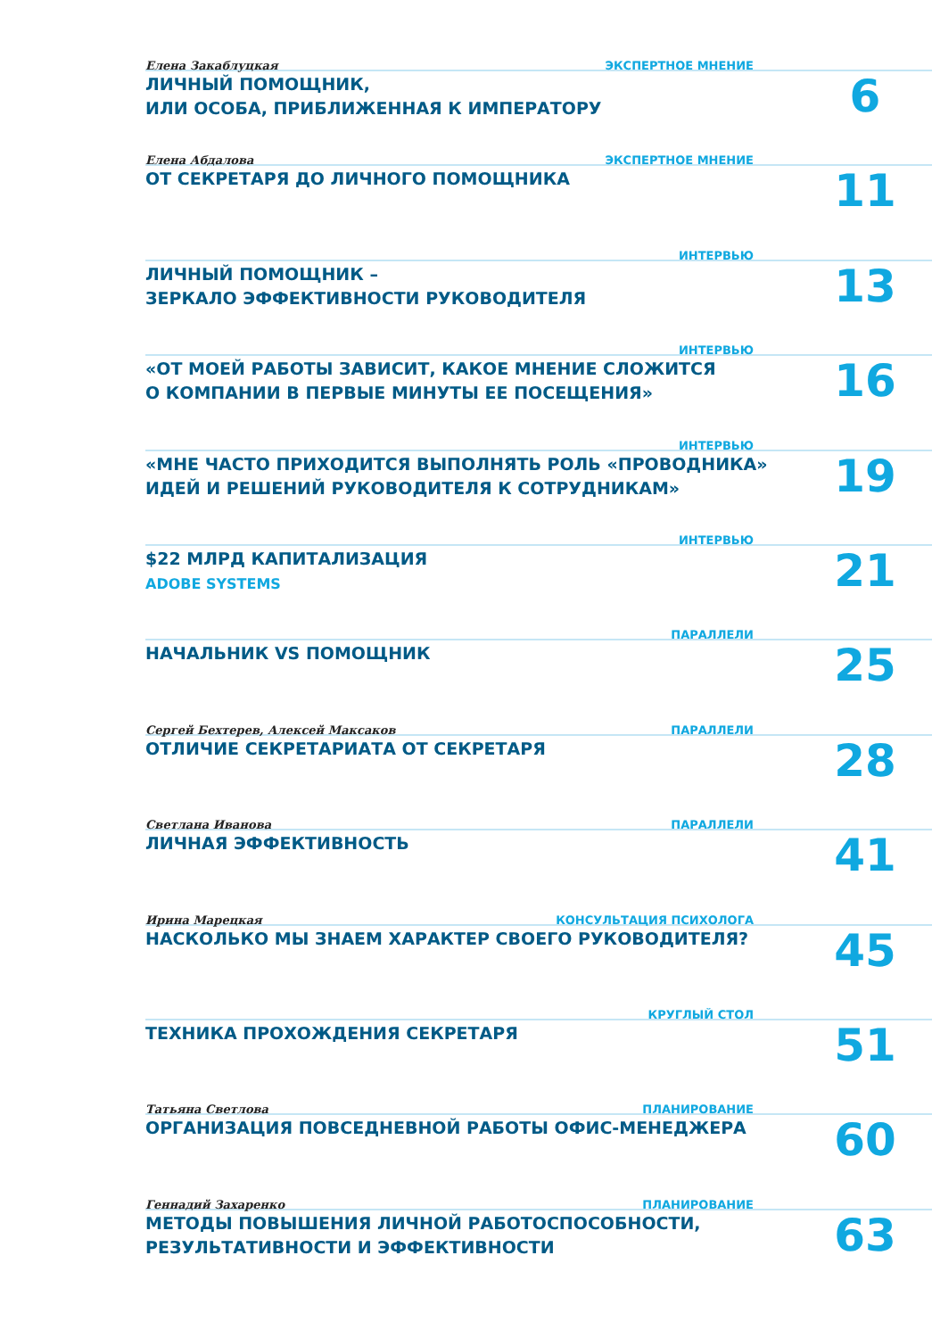ЭКСПЕРТНОЕ МНЕНИЕ
Елена Закаблуцкая
6
ЛИЧНЫЙ ПОМОЩНИК,
ИЛИ ОСОБА, ПРИБЛИЖЕННАЯ К ИМПЕРАТОРУ
ЭКСПЕРТНОЕ МНЕНИЕ
Елена Абдалова
11
ОТ СЕКРЕТАРЯ ДО ЛИЧНОГО ПОМОЩНИКА
ИНТЕРВЬЮ
13
ЛИЧНЫЙ ПОМОЩНИК –
ЗЕРКАЛО ЭФФЕКТИВНОСТИ РУКОВОДИТЕЛЯ
ИНТЕРВЬЮ
16
«ОТ МОЕЙ РАБОТЫ ЗАВИСИТ, КАКОЕ МНЕНИЕ СЛОЖИТСЯ
О КОМПАНИИ В ПЕРВЫЕ МИНУТЫ ЕЕ ПОСЕЩЕНИЯ»
ИНТЕРВЬЮ
19
«МНЕ ЧАСТО ПРИХОДИТСЯ ВЫПОЛНЯТЬ РОЛЬ «ПРОВОДНИКА»
ИДЕЙ И РЕШЕНИЙ РУКОВОДИТЕЛЯ К СОТРУДНИКАМ»
ИНТЕРВЬЮ
21
$22 МЛРД КАПИТАЛИЗАЦИЯ
ADOBE SYSTEMS
ПАРАЛЛЕЛИ
25
НАЧАЛЬНИК VS ПОМОЩНИК
ПАРАЛЛЕЛИ
Сергей Бехтерев, Алексей Максаков
28
ОТЛИЧИЕ СЕКРЕТАРИАТА ОТ СЕКРЕТАРЯ
ПАРАЛЛЕЛИ
Светлана Иванова
41
ЛИЧНАЯ ЭФФЕКТИВНОСТЬ
КОНСУЛЬТАЦИЯ ПСИХОЛОГА
Ирина Марецкая
45
НАСКОЛЬКО МЫ ЗНАЕМ ХАРАКТЕР СВОЕГО РУКОВОДИТЕЛЯ?
КРУГЛЫЙ СТОЛ
51
ТЕХНИКА ПРОХОЖДЕНИЯ СЕКРЕТАРЯ
ПЛАНИРОВАНИЕ
Татьяна Светлова
60
ОРГАНИЗАЦИЯ ПОВСЕДНЕВНОЙ РАБОТЫ ОФИС-МЕНЕДЖЕРА
ПЛАНИРОВАНИЕ
Геннадий Захаренко
63
МЕТОДЫ ПОВЫШЕНИЯ ЛИЧНОЙ РАБОТОСПОСОБНОСТИ,
РЕЗУЛЬТАТИВНОСТИ И ЭФФЕКТИВНОСТИ